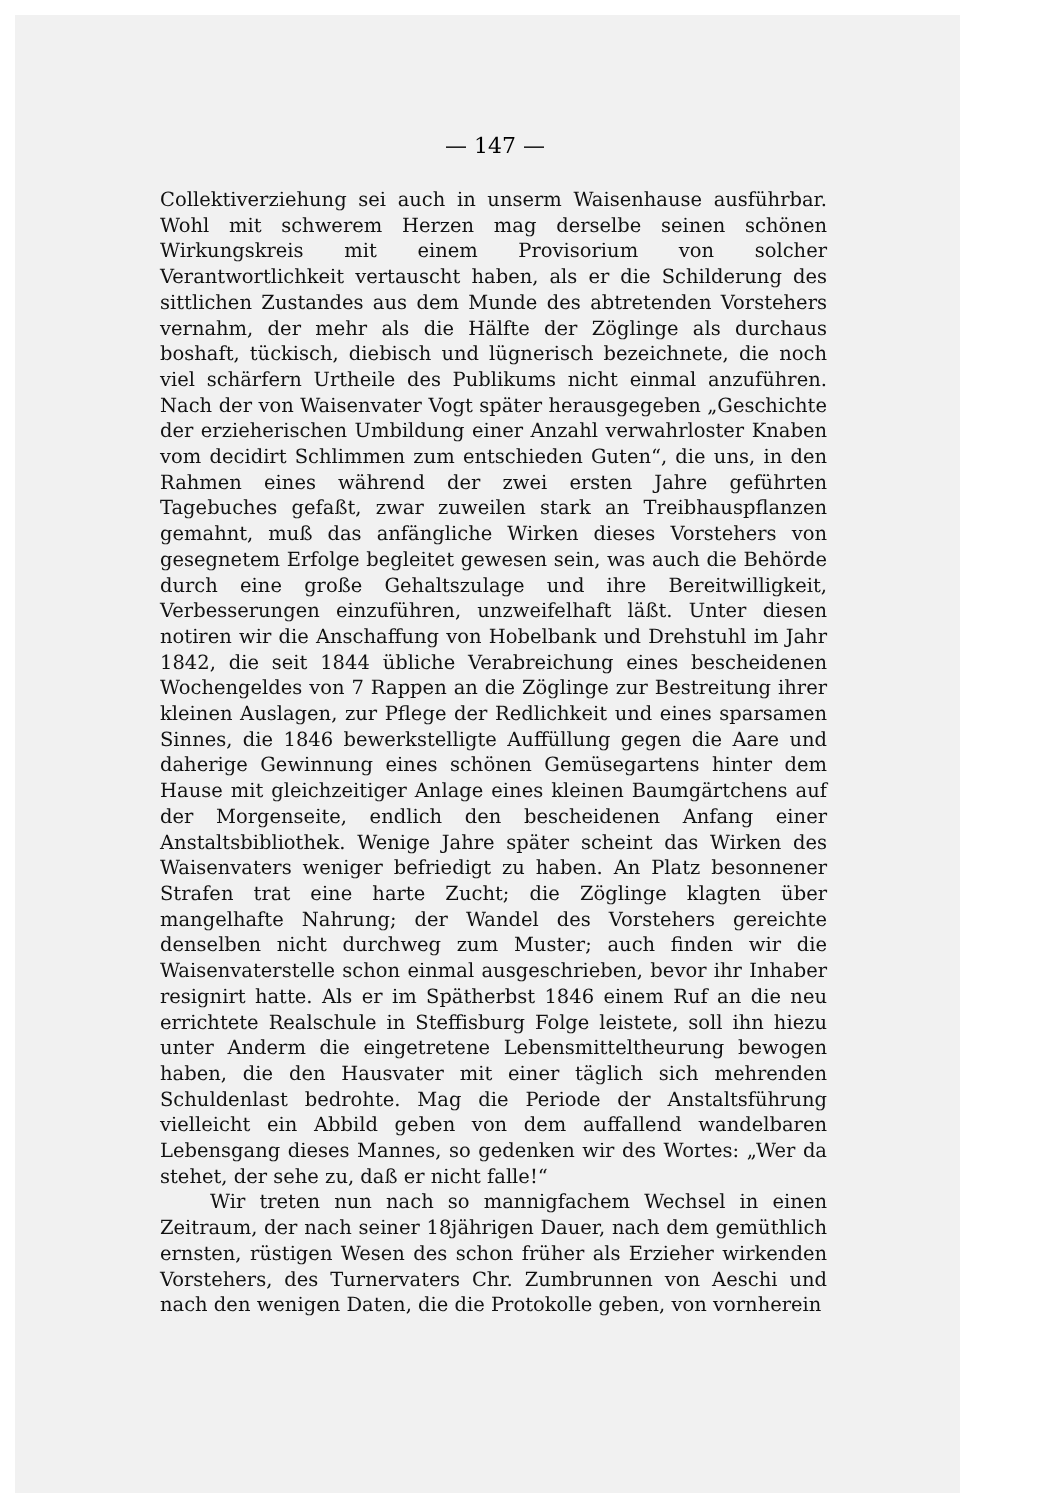— 147 —
Collektiverziehung sei auch in unserm Waisenhause ausführbar. Wohl mit schwerem Herzen mag derselbe seinen schönen Wirkungskreis mit einem Provisorium von solcher Verantwortlichkeit vertauscht haben, als er die Schilderung des sittlichen Zustandes aus dem Munde des abtretenden Vorstehers vernahm, der mehr als die Hälfte der Zöglinge als durchaus boshaft, tückisch, diebisch und lügnerisch bezeichnete, die noch viel schärfern Urtheile des Publikums nicht einmal anzuführen. Nach der von Waisenvater Vogt später herausgegeben „Geschichte der erzieherischen Umbildung einer Anzahl verwahrloster Knaben vom decidirt Schlimmen zum entschieden Guten“, die uns, in den Rahmen eines während der zwei ersten Jahre geführten Tagebuches gefaßt, zwar zuweilen stark an Treibhauspflanzen gemahnt, muß das anfängliche Wirken dieses Vorstehers von gesegnetem Erfolge begleitet gewesen sein, was auch die Behörde durch eine große Gehaltszulage und ihre Bereitwilligkeit, Verbesserungen einzuführen, unzweifelhaft läßt. Unter diesen notiren wir die Anschaffung von Hobelbank und Drehstuhl im Jahr 1842, die seit 1844 übliche Verabreichung eines bescheidenen Wochengeldes von 7 Rappen an die Zöglinge zur Bestreitung ihrer kleinen Auslagen, zur Pflege der Redlichkeit und eines sparsamen Sinnes, die 1846 bewerkstelligte Auffüllung gegen die Aare und daherige Gewinnung eines schönen Gemüsegartens hinter dem Hause mit gleichzeitiger Anlage eines kleinen Baumgärtchens auf der Morgenseite, endlich den bescheidenen Anfang einer Anstaltsbibliothek. Wenige Jahre später scheint das Wirken des Waisenvaters weniger befriedigt zu haben. An Platz besonnener Strafen trat eine harte Zucht; die Zöglinge klagten über mangelhafte Nahrung; der Wandel des Vorstehers gereichte denselben nicht durchweg zum Muster; auch finden wir die Waisenvaterstelle schon einmal ausgeschrieben, bevor ihr Inhaber resignirt hatte. Als er im Spätherbst 1846 einem Ruf an die neu errichtete Realschule in Steffisburg Folge leistete, soll ihn hiezu unter Anderm die eingetretene Lebensmitteltheurung bewogen haben, die den Hausvater mit einer täglich sich mehrenden Schuldenlast bedrohte. Mag die Periode der Anstaltsführung vielleicht ein Abbild geben von dem auffallend wandelbaren Lebensgang dieses Mannes, so gedenken wir des Wortes: „Wer da stehet, der sehe zu, daß er nicht falle!“
Wir treten nun nach so mannigfachem Wechsel in einen Zeitraum, der nach seiner 18jährigen Dauer, nach dem gemüthlich ernsten, rüstigen Wesen des schon früher als Erzieher wirkenden Vorstehers, des Turnervaters Chr. Zumbrunnen von Aeschi und nach den wenigen Daten, die die Protokolle geben, von vornherein